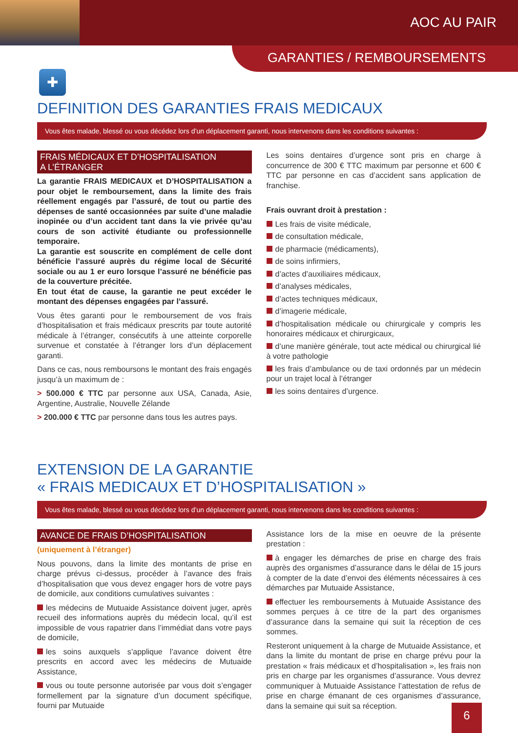AOC AU PAIR
GARANTIES / REMBOURSEMENTS
✚
DEFINITION DES GARANTIES FRAIS MEDICAUX
Vous êtes malade, blessé ou vous décédez lors d’un déplacement garanti, nous intervenons dans les conditions suivantes :
FRAIS MÉDICAUX ET D’HOSPITALISATION
A L’ÉTRANGER
La garantie FRAIS MEDICAUX et D’HOSPITALISATION a pour objet le remboursement, dans la limite des frais réellement engagés par l’assuré, de tout ou partie des dépenses de santé occasionnées par suite d’une maladie inopinée ou d’un accident tant dans la vie privée qu’au cours de son activité étudiante ou professionnelle temporaire.
La garantie est souscrite en complément de celle dont bénéficie l’assuré auprès du régime local de Sécurité sociale ou au 1 er euro lorsque l’assuré ne bénéficie pas de la couverture précitée.
En tout état de cause, la garantie ne peut excéder le montant des dépenses engagées par l’assuré.
Vous êtes garanti pour le remboursement de vos frais d’hospitalisation et frais médicaux prescrits par toute autorité médicale à l’étranger, consécutifs à une atteinte corporelle survenue et constatée à l’étranger lors d’un déplacement garanti.
Dans ce cas, nous remboursons le montant des frais engagés jusqu’à un maximum de :
> 500.000 € TTC par personne aux USA, Canada, Asie, Argentine, Australie, Nouvelle Zélande
> 200.000 € TTC par personne dans tous les autres pays.
Les soins dentaires d’urgence sont pris en charge à concurrence de 300 € TTC maximum par personne et 600 € TTC par personne en cas d’accident sans application de franchise.
Frais ouvrant droit à prestation :
Les frais de visite médicale,
de consultation médicale,
de pharmacie (médicaments),
de soins infirmiers,
d’actes d’auxiliaires médicaux,
d’analyses médicales,
d’actes techniques médicaux,
d’imagerie médicale,
d’hospitalisation médicale ou chirurgicale y compris les honoraires médicaux et chirurgicaux,
d’une manière générale, tout acte médical ou chirurgical lié à votre pathologie
les frais d’ambulance ou de taxi ordonnés par un médecin pour un trajet local à l’étranger
les soins dentaires d’urgence.
EXTENSION DE LA GARANTIE
« FRAIS MEDICAUX ET D’HOSPITALISATION »
Vous êtes malade, blessé ou vous décédez lors d’un déplacement garanti, nous intervenons dans les conditions suivantes :
AVANCE DE FRAIS D’HOSPITALISATION
(uniquement à l’étranger)
Nous pouvons, dans la limite des montants de prise en charge prévus ci-dessus, procéder à l’avance des frais d’hospitalisation que vous devez engager hors de votre pays de domicile, aux conditions cumulatives suivantes :
les médecins de Mutuaide Assistance doivent juger, après recueil des informations auprès du médecin local, qu’il est impossible de vous rapatrier dans l’immédiat dans votre pays de domicile,
les soins auxquels s’applique l’avance doivent être prescrits en accord avec les médecins de Mutuaide Assistance,
vous ou toute personne autorisée par vous doit s’engager formellement par la signature d’un document spécifique, fourni par Mutuaide
Assistance lors de la mise en oeuvre de la présente prestation :
à engager les démarches de prise en charge des frais auprès des organismes d’assurance dans le délai de 15 jours à compter de la date d’envoi des éléments nécessaires à ces démarches par Mutuaide Assistance,
effectuer les remboursements à Mutuaide Assistance des sommes perçues à ce titre de la part des organismes d’assurance dans la semaine qui suit la réception de ces sommes.
Resteront uniquement à la charge de Mutuaide Assistance, et dans la limite du montant de prise en charge prévu pour la prestation « frais médicaux et d’hospitalisation », les frais non pris en charge par les organismes d’assurance. Vous devrez communiquer à Mutuaide Assistance l’attestation de refus de prise en charge émanant de ces organismes d’assurance, dans la semaine qui suit sa réception.
6